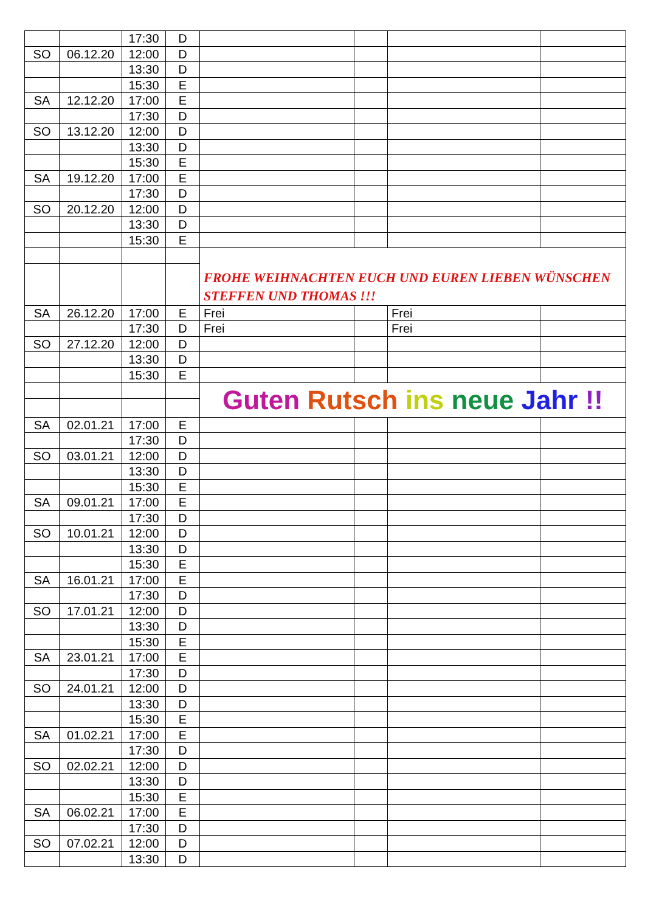| | | 17:30 | D | | | | |
| SO | 06.12.20 | 12:00 | D | | | | |
| | | 13:30 | D | | | | |
| | | 15:30 | E | | | | |
| SA | 12.12.20 | 17:00 | E | | | | |
| | | 17:30 | D | | | | |
| SO | 13.12.20 | 12:00 | D | | | | |
| | | 13:30 | D | | | | |
| | | 15:30 | E | | | | |
| SA | 19.12.20 | 17:00 | E | | | | |
| | | 17:30 | D | | | | |
| SO | 20.12.20 | 12:00 | D | | | | |
| | | 13:30 | D | | | | |
| | | 15:30 | E | | | | |
| | | | | FROHE WEIHNACHTEN EUCH UND EUREN LIEBEN WÜNSCHEN STEFFEN UND THOMAS !!! | | | |
| SA | 26.12.20 | 17:00 | E | Frei | | Frei | |
| | | 17:30 | D | Frei | | Frei | |
| SO | 27.12.20 | 12:00 | D | | | | |
| | | 13:30 | D | | | | |
| | | 15:30 | E | | | | |
| | | | | Guten Rutsch ins neue Jahr !! | | | |
| SA | 02.01.21 | 17:00 | E | | | | |
| | | 17:30 | D | | | | |
| SO | 03.01.21 | 12:00 | D | | | | |
| | | 13:30 | D | | | | |
| | | 15:30 | E | | | | |
| SA | 09.01.21 | 17:00 | E | | | | |
| | | 17:30 | D | | | | |
| SO | 10.01.21 | 12:00 | D | | | | |
| | | 13:30 | D | | | | |
| | | 15:30 | E | | | | |
| SA | 16.01.21 | 17:00 | E | | | | |
| | | 17:30 | D | | | | |
| SO | 17.01.21 | 12:00 | D | | | | |
| | | 13:30 | D | | | | |
| | | 15:30 | E | | | | |
| SA | 23.01.21 | 17:00 | E | | | | |
| | | 17:30 | D | | | | |
| SO | 24.01.21 | 12:00 | D | | | | |
| | | 13:30 | D | | | | |
| | | 15:30 | E | | | | |
| SA | 01.02.21 | 17:00 | E | | | | |
| | | 17:30 | D | | | | |
| SO | 02.02.21 | 12:00 | D | | | | |
| | | 13:30 | D | | | | |
| | | 15:30 | E | | | | |
| SA | 06.02.21 | 17:00 | E | | | | |
| | | 17:30 | D | | | | |
| SO | 07.02.21 | 12:00 | D | | | | |
| | | 13:30 | D | | | | |